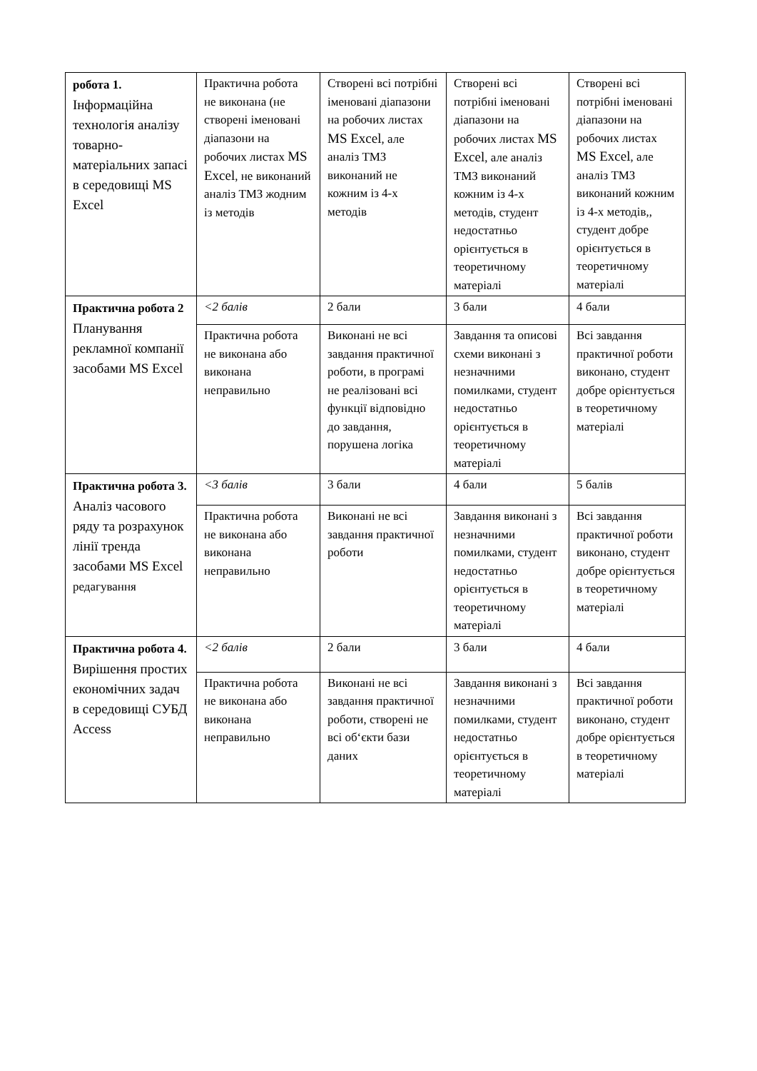| робота 1. Інформаційна технологія аналізу товарно-матеріальних запасі в середовищі MS Excel | Практична робота не виконана (не створені іменовані діапазони на робочих листах MS Excel , не виконаний аналіз ТМЗ жодним із методів | Створені всі потрібні іменовані діапазони на робочих листах MS Excel , але аналіз ТМЗ виконаний не кожним із 4-х методів | Створені всі потрібні іменовані діапазони на робочих листах MS Excel , але аналіз ТМЗ виконаний кожним із 4-х методів, студент недостатньо орієнтується в теоретичному матеріалі | Створені всі потрібні іменовані діапазони на робочих листах MS Excel , але аналіз ТМЗ виконаний кожним із 4-х методів,, студент добре орієнтується в теоретичному матеріалі |
| Практична робота 2 Планування рекламної компанії засобами MS Excel | <2 балів | 2 бали | 3 бали | 4 бали |
| | Практична робота не виконана або виконана неправильно | Виконані не всі завдання практичної роботи, в програмі не реалізовані всі функції відповідно до завдання, порушена логіка | Завдання та описові схеми виконані з незначними помилками, студент недостатньо орієнтується в теоретичному матеріалі | Всі завдання практичної роботи виконано, студент добре орієнтується в теоретичному матеріалі |
| Практична робота 3. Аналіз часового ряду та розрахунок лінії тренда засобами MS Excel редагування | <3 балів | 3 бали | 4 бали | 5 балів |
| | Практична робота не виконана або виконана неправильно | Виконані не всі завдання практичної роботи | Завдання виконані з незначними помилками, студент недостатньо орієнтується в теоретичному матеріалі | Всі завдання практичної роботи виконано, студент добре орієнтується в теоретичному матеріалі |
| Практична робота 4. Вирішення простих економічних задач в середовищі СУБД Access | <2 балів | 2 бали | 3 бали | 4 бали |
| | Практична робота не виконана або виконана неправильно | Виконані не всі завдання практичної роботи, створені не всі об‘єкти бази даних | Завдання виконані з незначними помилками, студент недостатньо орієнтується в теоретичному матеріалі | Всі завдання практичної роботи виконано, студент добре орієнтується в теоретичному матеріалі |